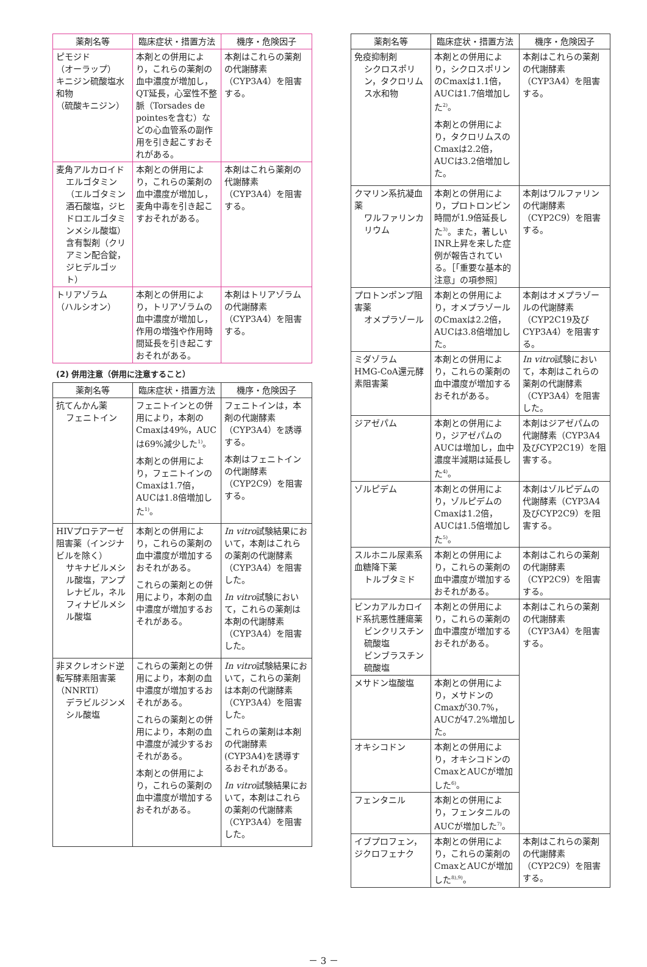| 薬剤名等 | 臨床症状・措置方法 | 機序・危険因子 |
| --- | --- | --- |
| ピモジド （オーラップ） キニジン硫酸塩水和物 （硫酸キニジン） | 本剤との併用により，これらの薬剤の血中濃度が増加し，QT延長，心室性不整脈（Torsades de pointesを含む）などの心血管系の副作用を引き起こすおそれがある。 | 本剤はこれらの薬剤の代謝酵素（CYP3A4）を阻害する。 |
| 麦角アルカロイド エルゴタミン（エルゴタミン酒石酸塩，ジヒドロエルゴタミンメシル酸塩）含有製剤（クリアミン配合錠，ジヒデルゴット） | 本剤との併用により，これらの薬剤の血中濃度が増加し，麦角中毒を引き起こすおそれがある。 | 本剤はこれら薬剤の代謝酵素（CYP3A4）を阻害する。 |
| トリアゾラム （ハルシオン） | 本剤との併用により，トリアゾラムの血中濃度が増加し，作用の増強や作用時間延長を引き起こすおそれがある。 | 本剤はトリアゾラムの代謝酵素（CYP3A4）を阻害する。 |
(2) 併用注意（併用に注意すること）
| 薬剤名等 | 臨床症状・措置方法 | 機序・危険因子 |
| --- | --- | --- |
| 抗てんかん薬 フェニトイン | フェニトインとの併用により，本剤のCmaxは49%，AUCは69%減少した<sup>1)</sup>。 本剤との併用により，フェニトインのCmaxは1.7倍，AUCは1.8倍増加した<sup>1)</sup>。 | フェニトインは，本剤の代謝酵素（CYP3A4）を誘導する。 本剤はフェニトインの代謝酵素（CYP2C9）を阻害する。 |
| HIVプロテアーゼ阻害薬（インジナビルを除く） サキナビルメシル酸塩，アンプレナビル，ネルフィナビルメシル酸塩 | 本剤との併用により，これらの薬剤の血中濃度が増加するおそれがある。 これらの薬剤との併用により，本剤の血中濃度が増加するおそれがある。 | In vitro 試験結果において，本剤はこれらの薬剤の代謝酵素（CYP3A4）を阻害した。 In vitro 試験において，これらの薬剤は本剤の代謝酵素（CYP3A4）を阻害した。 |
| 非ヌクレオシド逆転写酵素阻害薬（NNRTI） デラビルジンメシル酸塩 | これらの薬剤との併用により，本剤の血中濃度が増加するおそれがある。 これらの薬剤との併用により，本剤の血中濃度が減少するおそれがある。 本剤との併用により，これらの薬剤の血中濃度が増加するおそれがある。 | In vitro 試験結果において，これらの薬剤は本剤の代謝酵素（CYP3A4）を阻害した。 これらの薬剤は本剤の代謝酵素(CYP3A4)を誘導するおそれがある。 In vitro 試験結果において，本剤はこれらの薬剤の代謝酵素（CYP3A4）を阻害した。 |
| 薬剤名等 | 臨床症状・措置方法 | 機序・危険因子 |
| --- | --- | --- |
| 免疫抑制剤 シクロスポリン，タクロリムス水和物 | 本剤との併用により，シクロスポリンのCmaxは1.1倍，AUCは1.7倍増加した<sup>2)</sup>。 本剤との併用により，タクロリムスのCmaxは2.2倍，AUCは3.2倍増加した。 | 本剤はこれらの薬剤の代謝酵素（CYP3A4）を阻害する。 |
| クマリン系抗凝血薬 ワルファリンカリウム | 本剤との併用により，プロトロンビン時間が1.9倍延長した<sup>3)</sup>。また，著しいINR上昇を来した症例が報告されている。［「重要な基本的注意」の項参照］ | 本剤はワルファリンの代謝酵素（CYP2C9）を阻害する。 |
| プロトンポンプ阻害薬 オメプラゾール | 本剤との併用により，オメプラゾールのCmaxは2.2倍，AUCは3.8倍増加した。 | 本剤はオメプラゾールの代謝酵素（CYP2C19及びCYP3A4）を阻害する。 |
| ミダゾラム HMG-CoA還元酵素阻害薬 | 本剤との併用により，これらの薬剤の血中濃度が増加するおそれがある。 | In vitro 試験において，本剤はこれらの薬剤の代謝酵素（CYP3A4）を阻害した。 |
| ジアゼパム | 本剤との併用により，ジアゼパムのAUCは増加し，血中濃度半減期は延長した<sup>4)</sup>。 | 本剤はジアゼパムの代謝酵素（CYP3A4及びCYP2C19）を阻害する。 |
| ゾルピデム | 本剤との併用により，ゾルピデムのCmaxは1.2倍，AUCは1.5倍増加した<sup>5)</sup>。 | 本剤はゾルピデムの代謝酵素（CYP3A4及びCYP2C9）を阻害する。 |
| スルホニル尿素系血糖降下薬 トルブタミド | 本剤との併用により，これらの薬剤の血中濃度が増加するおそれがある。 | 本剤はこれらの薬剤の代謝酵素（CYP2C9）を阻害する。 |
| ビンカアルカロイド系抗悪性腫瘍薬 ビンクリスチン硫酸塩 ビンブラスチン硫酸塩 | 本剤との併用により，これらの薬剤の血中濃度が増加するおそれがある。 | 本剤はこれらの薬剤の代謝酵素（CYP3A4）を阻害する。 |
| メサドン塩酸塩 | 本剤との併用により，メサドンのCmaxが30.7%，AUCが47.2%増加した。 | |
| オキシコドン | 本剤との併用により，オキシコドンのCmaxとAUCが増加した<sup>6)</sup>。 | |
| フェンタニル | 本剤との併用により，フェンタニルのAUCが増加した<sup>7)</sup>。 | |
| イブプロフェン，ジクロフェナク | 本剤との併用により，これらの薬剤のCmaxとAUCが増加した<sup>8),9)</sup>。 | 本剤はこれらの薬剤の代謝酵素（CYP2C9）を阻害する。 |
－ 3 －